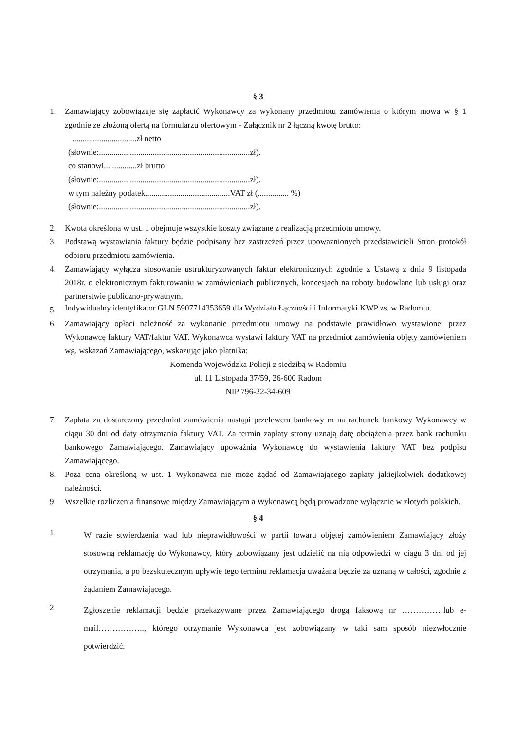§ 3
1. Zamawiający zobowiązuje się zapłacić Wykonawcy za wykonany przedmiotu zamówienia o którym mowa w § 1 zgodnie ze złożoną ofertą na formularzu ofertowym - Załącznik nr 2 łączną kwotę brutto:
...............................zł netto
(słownie:.........................................................................zł).
co stanowi................zł brutto
(słownie:.........................................................................zł).
w tym należny podatek.........................................VAT zł (............... %)
(słownie:.........................................................................zł).
2. Kwota określona w ust. 1 obejmuje wszystkie koszty związane z realizacją przedmiotu umowy.
3. Podstawą wystawiania faktury będzie podpisany bez zastrzeżeń przez upoważnionych przedstawicieli Stron protokół odbioru przedmiotu zamówienia.
4. Zamawiający wyłącza stosowanie ustrukturyzowanych faktur elektronicznych zgodnie z Ustawą z dnia 9 listopada 2018r. o elektronicznym fakturowaniu w zamówieniach publicznych, koncesjach na roboty budowlane lub usługi oraz partnerstwie publiczno-prywatnym.
5. Indywidualny identyfikator GLN 5907714353659 dla Wydziału Łączności i Informatyki KWP zs. w Radomiu.
6. Zamawiający opłaci należność za wykonanie przedmiotu umowy na podstawie prawidłowo wystawionej przez Wykonawcę faktury VAT/faktur VAT. Wykonawca wystawi faktury VAT na przedmiot zamówienia objęty zamówieniem wg. wskazań Zamawiającego, wskazując jako płatnika:
Komenda Wojewódzka Policji z siedzibą w Radomiu
ul. 11 Listopada 37/59, 26-600 Radom
NIP 796-22-34-609
7. Zapłata za dostarczony przedmiot zamówienia nastąpi przelewem bankowy m na rachunek bankowy Wykonawcy w ciągu 30 dni od daty otrzymania faktury VAT. Za termin zapłaty strony uznają datę obciążenia przez bank rachunku bankowego Zamawiającego. Zamawiający upoważnia Wykonawcę do wystawienia faktury VAT bez podpisu Zamawiającego.
8. Poza ceną określoną w ust. 1 Wykonawca nie może żądać od Zamawiającego zapłaty jakiejkolwiek dodatkowej należności.
9. Wszelkie rozliczenia finansowe między Zamawiającym a Wykonawcą będą prowadzone wyłącznie w złotych polskich.
§ 4
1. W razie stwierdzenia wad lub nieprawidłowości w partii towaru objętej zamówieniem Zamawiający złoży stosowną reklamację do Wykonawcy, który zobowiązany jest udzielić na nią odpowiedzi w ciągu 3 dni od jej otrzymania, a po bezskutecznym upływie tego terminu reklamacja uważana będzie za uznaną w całości, zgodnie z żądaniem Zamawiającego.
2. Zgłoszenie reklamacji będzie przekazywane przez Zamawiającego drogą faksową nr ……………lub e-mail…………….., którego otrzymanie Wykonawca jest zobowiązany w taki sam sposób niezwłocznie potwierdzić.